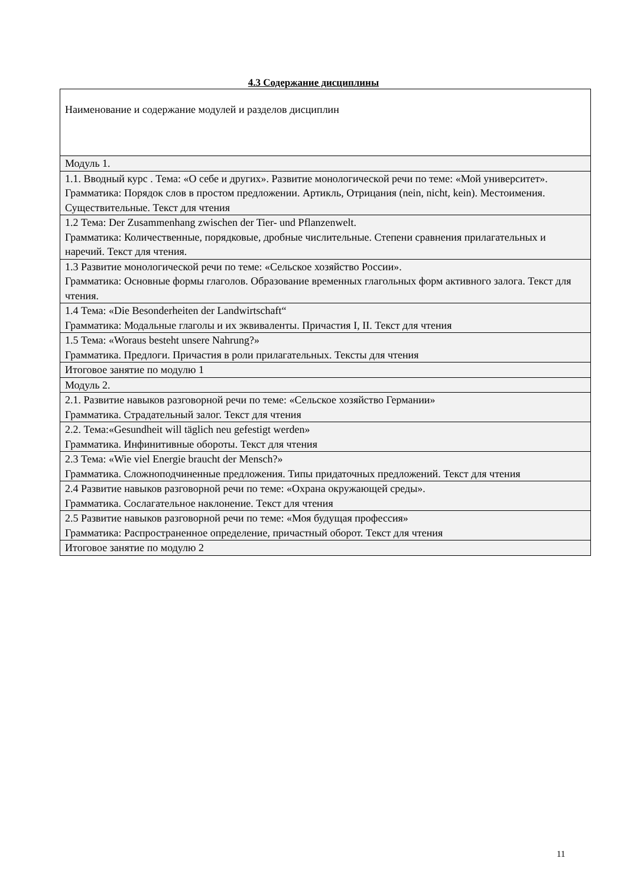4.3 Содержание дисциплины
| Наименование и содержание модулей и разделов дисциплин |
| Модуль 1. |
| 1.1. Вводный курс . Тема: «О себе и других». Развитие монологической речи по теме: «Мой университет». Грамматика: Порядок слов в простом предложении. Артикль, Отрицания (nein, nicht, kein). Местоимения. Существительные. Текст для чтения |
| 1.2 Тема: Der Zusammenhang zwischen der Tier- und Pflanzenwelt. Грамматика: Количественные, порядковые, дробные числительные. Степени сравнения прилагательных и наречий. Текст для чтения. |
| 1.3 Развитие монологической речи по теме: «Сельское хозяйство России». Грамматика: Основные формы глаголов. Образование временных глагольных форм активного залога. Текст для чтения. |
| 1.4 Тема: «Die Besonderheiten der Landwirtschaft“ Грамматика: Модальные глаголы и их эквиваленты. Причастия I, II. Текст для чтения |
| 1.5 Тема: «Woraus besteht unsere Nahrung?» Грамматика. Предлоги. Причастия в роли прилагательных. Тексты для чтения |
| Итоговое занятие по модулю 1 |
| Модуль 2. |
| 2.1. Развитие навыков разговорной речи по теме: «Сельское хозяйство Германии» Грамматика. Страдательный залог. Текст для чтения |
| 2.2. Тема:«Gesundheit will täglich neu gefestigt werden» Грамматика. Инфинитивные обороты. Текст для чтения |
| 2.3 Тема: «Wie viel Energie braucht der Mensch?» Грамматика. Сложноподчиненные предложения. Типы придаточных предложений. Текст для чтения |
| 2.4 Развитие навыков разговорной речи по теме: «Охрана окружающей среды». Грамматика. Сослагательное наклонение. Текст для чтения |
| 2.5 Развитие навыков разговорной речи по теме: «Моя будущая профессия» Грамматика: Распространенное определение, причастный оборот. Текст для чтения |
| Итоговое занятие по модулю 2 |
11